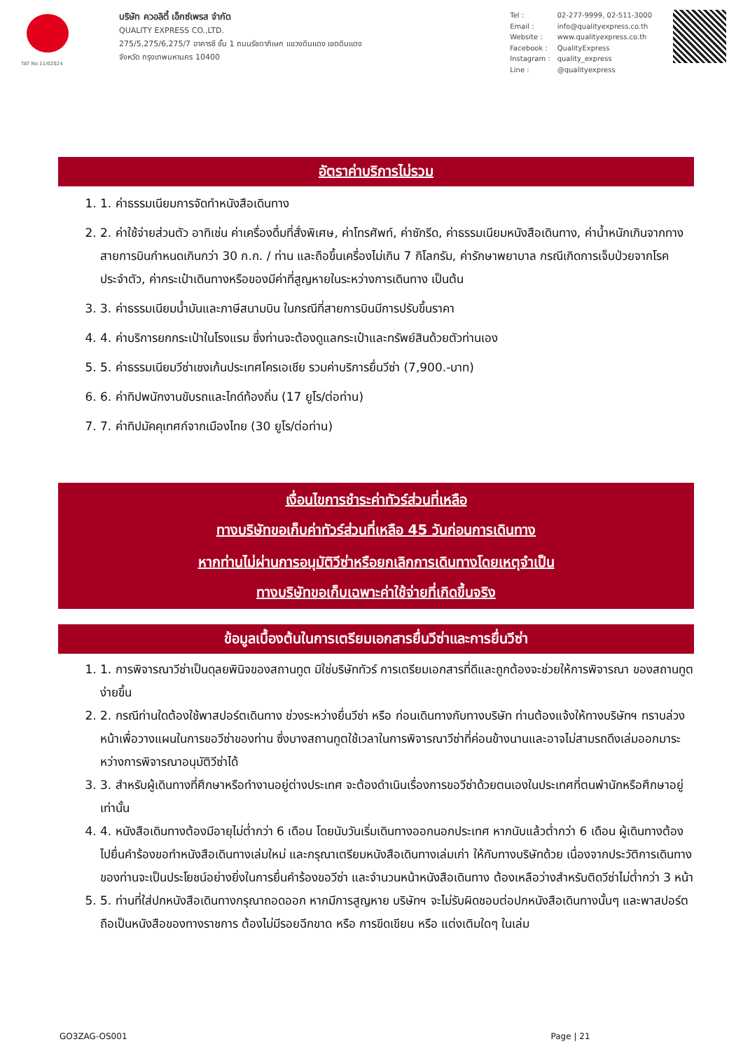TAT No.11/02024
บริษัท ควอลิตี้ เอ็กซ์เพรส จำกัด
QUALITY EXPRESS CO.,LTD.
275/5,275/6,275/7 อาคารซี ชั้น 1 ถนนรัชดาภิเษก แขวงดินแดง เขตดินแดง
จังหวัด กรุงเทพมหานคร 10400
| Tel : | 02-277-9999, 02-511-3000 |
| Email : | info@qualityexpress.co.th |
| Website : | www.qualityexpress.co.th |
| Facebook : | QualityExpress |
| Instagram : | quality_express |
| Line : | @qualityexpress |
อัตราค่าบริการไม่รวม
1. 1. ค่าธรรมเนียมการจัดทำหนังสือเดินทาง
2. 2. ค่าใช้จ่ายส่วนตัว อาทิเช่น ค่าเครื่องดื่มที่สั่งพิเศษ, ค่าโทรศัพท์, ค่าซักรีด, ค่าธรรมเนียมหนังสือเดินทาง, ค่าน้ำหนักเกินจากทางสายการบินกำหนดเกินกว่า 30 ก.ก. / ท่าน และถือขึ้นเครื่องไม่เกิน 7 กิโลกรัม, ค่ารักษาพยาบาล กรณีเกิดการเจ็บป่วยจากโรคประจำตัว, ค่ากระเป๋าเดินทางหรือของมีค่าที่สูญหายในระหว่างการเดินทาง เป็นต้น
3. 3. ค่าธรรมเนียมน้ำมันและภาษีสนามบิน ในกรณีที่สายการบินมีการปรับขึ้นราคา
4. 4. ค่าบริการยกกระเป๋าในโรงแรม ซึ่งท่านจะต้องดูแลกระเป๋าและทรัพย์สินด้วยตัวท่านเอง
5. 5. ค่าธรรมเนียมวีซ่าเชงเก้นประเทศโครเอเชีย รวมค่าบริการยื่นวีซ่า (7,900.-บาท)
6. 6. ค่าทิปพนักงานขับรถและไกด์ท้องถิ่น (17 ยูโร/ต่อท่าน)
7. 7. ค่าทิปมัคคุเทศก์จากเมืองไทย (30 ยูโร/ต่อท่าน)
เงื่อนไขการชำระค่าทัวร์ส่วนที่เหลือ
ทางบริษัทขอเก็บค่าทัวร์ส่วนที่เหลือ 45 วันก่อนการเดินทาง
หากท่านไม่ผ่านการอนุมัติวีซ่าหรือยกเลิกการเดินทางโดยเหตุจำเป็น
ทางบริษัทขอเก็บเฉพาะค่าใช้จ่ายที่เกิดขึ้นจริง
ข้อมูลเบื้องต้นในการเตรียมเอกสารยื่นวีซ่าและการยื่นวีซ่า
1. 1. การพิจารณาวีซ่าเป็นดุลยพินิจของสถานทูต มิใช่บริษัททัวร์ การเตรียมเอกสารที่ดีและถูกต้องจะช่วยให้การพิจารณา ของสถานทูตง่ายขึ้น
2. 2. กรณีท่านใดต้องใช้พาสปอร์ตเดินทาง ช่วงระหว่างยื่นวีซ่า หรือ ก่อนเดินทางกับทางบริษัท ท่านต้องแจ้งให้ทางบริษัทฯ ทราบล่วงหน้าเพื่อวางแผนในการขอวีซ่าของท่าน ซึ่งบางสถานทูตใช้เวลาในการพิจารณาวีซ่าที่ค่อนข้างนานและอาจไม่สามรถดึงเล่มออกมาระหว่างการพิจารณาอนุมัติวีซ่าได้
3. 3. สำหรับผู้เดินทางที่ศึกษาหรือทำงานอยู่ต่างประเทศ จะต้องดำเนินเรื่องการขอวีซ่าด้วยตนเองในประเทศที่ตนพำนักหรือศึกษาอยู่เท่านั้น
4. 4. หนังสือเดินทางต้องมีอายุไม่ต่ำกว่า 6 เดือน โดยนับวันเริ่มเดินทางออกนอกประเทศ หากนับแล้วต่ำกว่า 6 เดือน ผู้เดินทางต้องไปยื่นคำร้องขอทำหนังสือเดินทางเล่มใหม่ และกรุณาเตรียมหนังสือเดินทางเล่มเก่า ให้กับทางบริษัทด้วย เนื่องจากประวัติการเดินทางของท่านจะเป็นประโยชน์อย่างยิ่งในการยื่นคำร้องขอวีซ่า และจำนวนหน้าหนังสือเดินทาง ต้องเหลือว่างสำหรับติดวีซ่าไม่ต่ำกว่า 3 หน้า
5. 5. ท่านที่ใส่ปกหนังสือเดินทางกรุณาถอดออก หากมีการสูญหาย บริษัทฯ จะไม่รับผิดชอบต่อปกหนังสือเดินทางนั้นๆ และพาสปอร์ต ถือเป็นหนังสือของทางราชการ ต้องไม่มีรอยฉีกขาด หรือ การขีดเขียน หรือ แต่งเติมใดๆ ในเล่ม
GO3ZAG-OS001 Page | 21